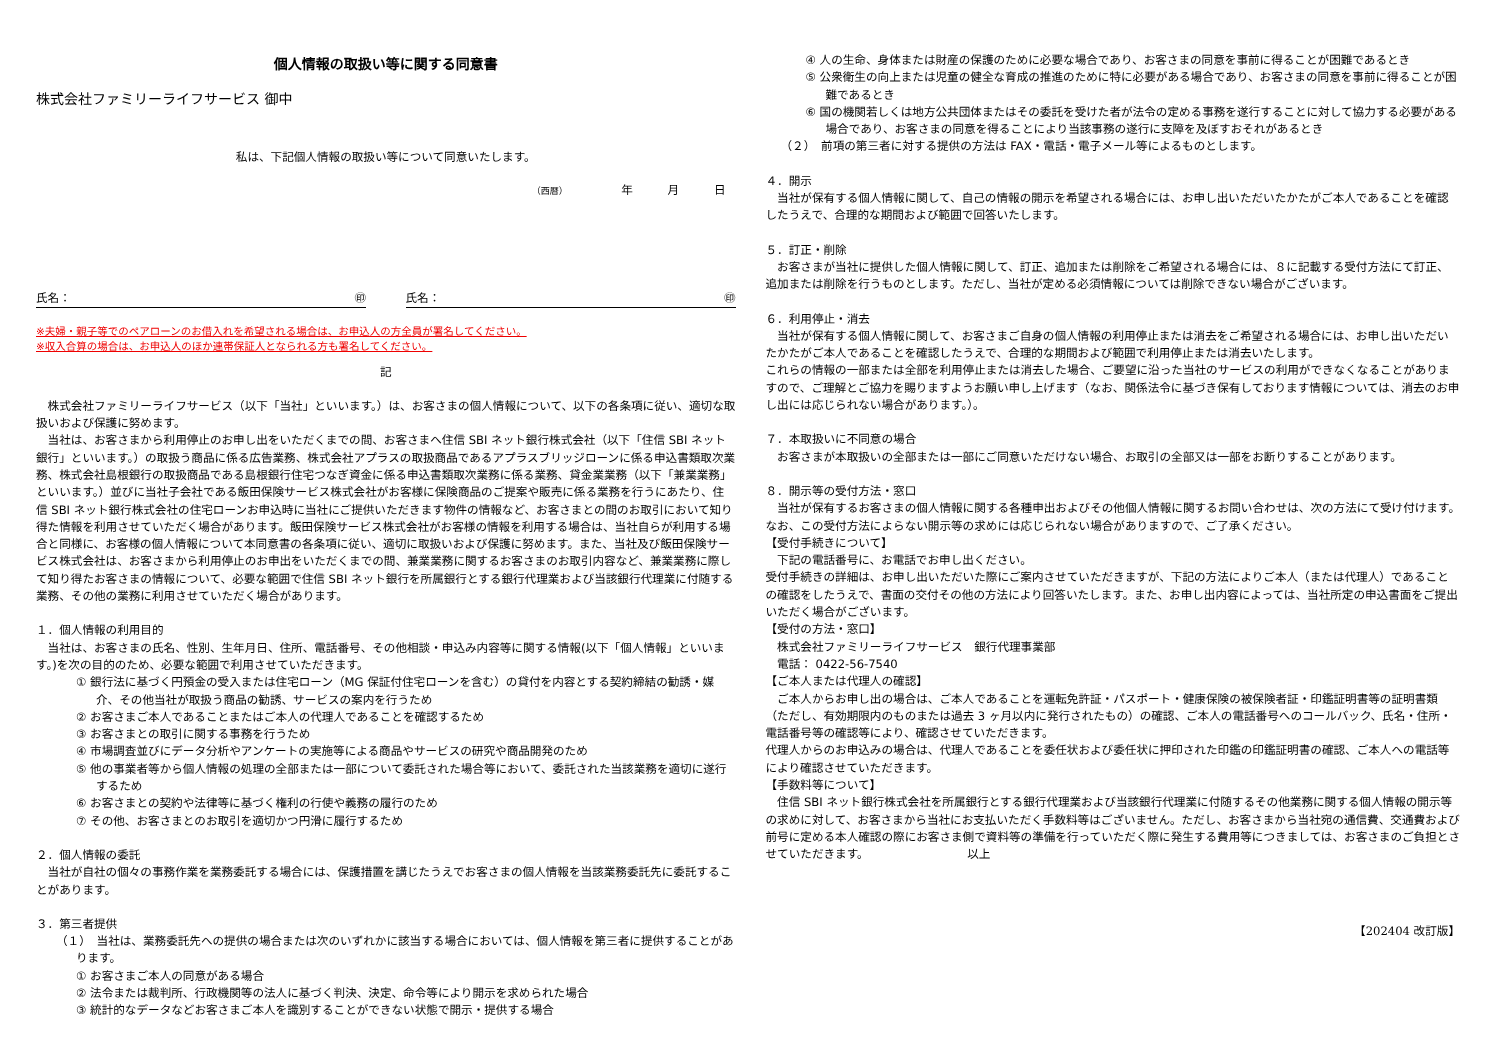個人情報の取扱い等に関する同意書
株式会社ファミリーライフサービス 御中
私は、下記個人情報の取扱い等について同意いたします。
（西暦）　　　　　年　　　月　　　日
氏名： ㊞ 氏名： ㊞
※夫婦・親子等でのペアローンのお借入れを希望される場合は、お申込人の方全員が署名してください。
※収入合算の場合は、お申込人のほか連帯保証人となられる方も署名してください。
記
　株式会社ファミリーライフサービス（以下「当社」といいます。）は、お客さまの個人情報について、以下の各条項に従い、適切な取扱いおよび保護に努めます。
　当社は、お客さまから利用停止のお申し出をいただくまでの間、お客さまへ住信 SBI ネット銀行株式会社（以下「住信 SBI ネット銀行」といいます。）の取扱う商品に係る広告業務、株式会社アプラスの取扱商品であるアプラスブリッジローンに係る申込書類取次業務、株式会社島根銀行の取扱商品である島根銀行住宅つなぎ資金に係る申込書類取次業務に係る業務、貸金業業務（以下「兼業業務」といいます。）並びに当社子会社である飯田保険サービス株式会社がお客様に保険商品のご提案や販売に係る業務を行うにあたり、住信 SBI ネット銀行株式会社の住宅ローンお申込時に当社にご提供いただきます物件の情報など、お客さまとの間のお取引において知り得た情報を利用させていただく場合があります。飯田保険サービス株式会社がお客様の情報を利用する場合は、当社自らが利用する場合と同様に、お客様の個人情報について本同意書の各条項に従い、適切に取扱いおよび保護に努めます。また、当社及び飯田保険サービス株式会社は、お客さまから利用停止のお申出をいただくまでの間、兼業業務に関するお客さまのお取引内容など、兼業業務に際して知り得たお客さまの情報について、必要な範囲で住信 SBI ネット銀行を所属銀行とする銀行代理業および当該銀行代理業に付随する業務、その他の業務に利用させていただく場合があります。
１．個人情報の利用目的
　当社は、お客さまの氏名、性別、生年月日、住所、電話番号、その他相談・申込み内容等に関する情報(以下「個人情報」といいます。)を次の目的のため、必要な範囲で利用させていただきます。
① 銀行法に基づく円預金の受入または住宅ローン（MG 保証付住宅ローンを含む）の貸付を内容とする契約締結の勧誘・媒介、その他当社が取扱う商品の勧誘、サービスの案内を行うため
② お客さまご本人であることまたはご本人の代理人であることを確認するため
③ お客さまとの取引に関する事務を行うため
④ 市場調査並びにデータ分析やアンケートの実施等による商品やサービスの研究や商品開発のため
⑤ 他の事業者等から個人情報の処理の全部または一部について委託された場合等において、委託された当該業務を適切に遂行するため
⑥ お客さまとの契約や法律等に基づく権利の行使や義務の履行のため
⑦ その他、お客さまとのお取引を適切かつ円滑に履行するため
２．個人情報の委託
　当社が自社の個々の事務作業を業務委託する場合には、保護措置を講じたうえでお客さまの個人情報を当該業務委託先に委託することがあります。
３．第三者提供
（１）　当社は、業務委託先への提供の場合または次のいずれかに該当する場合においては、個人情報を第三者に提供することがあります。
① お客さまご本人の同意がある場合
② 法令または裁判所、行政機関等の法人に基づく判決、決定、命令等により開示を求められた場合
③ 統計的なデータなどお客さまご本人を識別することができない状態で開示・提供する場合
④ 人の生命、身体または財産の保護のために必要な場合であり、お客さまの同意を事前に得ることが困難であるとき
⑤ 公衆衛生の向上または児童の健全な育成の推進のために特に必要がある場合であり、お客さまの同意を事前に得ることが困難であるとき
⑥ 国の機関若しくは地方公共団体またはその委託を受けた者が法令の定める事務を遂行することに対して協力する必要がある場合であり、お客さまの同意を得ることにより当該事務の遂行に支障を及ぼすおそれがあるとき
（２）　前項の第三者に対する提供の方法は FAX・電話・電子メール等によるものとします。
４．開示
　当社が保有する個人情報に関して、自己の情報の開示を希望される場合には、お申し出いただいたかたがご本人であることを確認したうえで、合理的な期間および範囲で回答いたします。
５．訂正・削除
　お客さまが当社に提供した個人情報に関して、訂正、追加または削除をご希望される場合には、８に記載する受付方法にて訂正、追加または削除を行うものとします。ただし、当社が定める必須情報については削除できない場合がございます。
６．利用停止・消去
　当社が保有する個人情報に関して、お客さまご自身の個人情報の利用停止または消去をご希望される場合には、お申し出いただいたかたがご本人であることを確認したうえで、合理的な期間および範囲で利用停止または消去いたします。
これらの情報の一部または全部を利用停止または消去した場合、ご要望に沿った当社のサービスの利用ができなくなることがありますので、ご理解とご協力を賜りますようお願い申し上げます（なお、関係法令に基づき保有しております情報については、消去のお申し出には応じられない場合があります。）。
７．本取扱いに不同意の場合
　お客さまが本取扱いの全部または一部にご同意いただけない場合、お取引の全部又は一部をお断りすることがあります。
８．開示等の受付方法・窓口
　当社が保有するお客さまの個人情報に関する各種申出およびその他個人情報に関するお問い合わせは、次の方法にて受け付けます。なお、この受付方法によらない開示等の求めには応じられない場合がありますので、ご了承ください。
【受付手続きについて】
　下記の電話番号に、お電話でお申し出ください。
受付手続きの詳細は、お申し出いただいた際にご案内させていただきますが、下記の方法によりご本人（または代理人）であることの確認をしたうえで、書面の交付その他の方法により回答いたします。また、お申し出内容によっては、当社所定の申込書面をご提出いただく場合がございます。
【受付の方法・窓口】
　株式会社ファミリーライフサービス　銀行代理事業部
　電話： 0422-56-7540
【ご本人または代理人の確認】
　ご本人からお申し出の場合は、ご本人であることを運転免許証・パスポート・健康保険の被保険者証・印鑑証明書等の証明書類（ただし、有効期限内のものまたは過去 3 ヶ月以内に発行されたもの）の確認、ご本人の電話番号へのコールバック、氏名・住所・電話番号等の確認等により、確認させていただきます。
代理人からのお申込みの場合は、代理人であることを委任状および委任状に押印された印鑑の印鑑証明書の確認、ご本人への電話等により確認させていただきます。
【手数料等について】
　住信 SBI ネット銀行株式会社を所属銀行とする銀行代理業および当該銀行代理業に付随するその他業務に関する個人情報の開示等の求めに対して、お客さまから当社にお支払いただく手数料等はございません。ただし、お客さまから当社宛の通信費、交通費および前号に定める本人確認の際にお客さま側で資料等の準備を行っていただく際に発生する費用等につきましては、お客さまのご負担とさせていただきます。　　　　　　　　　以上
【202404 改訂版】